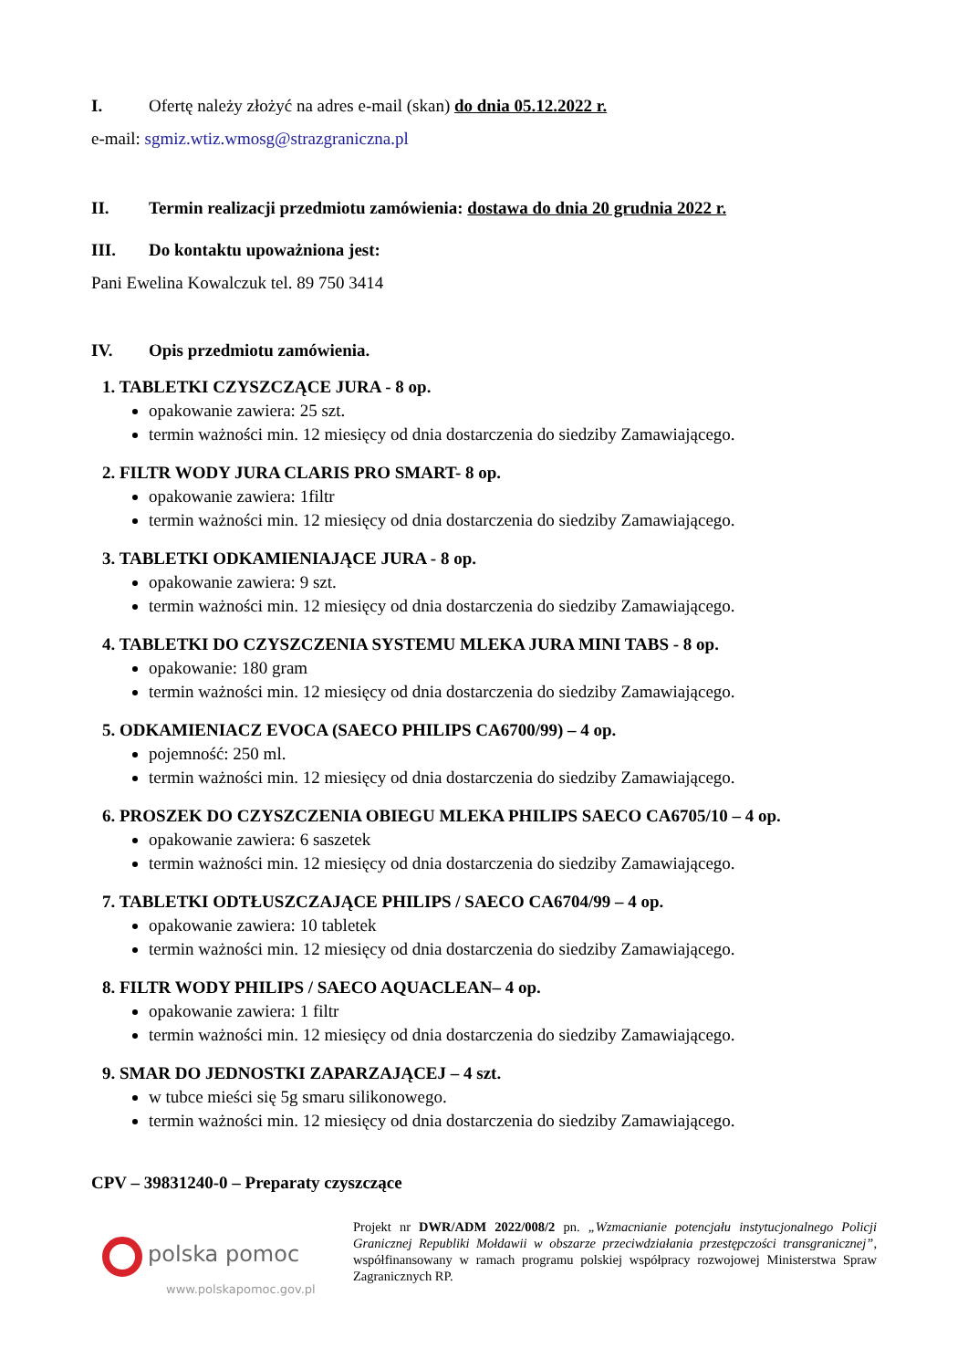I. Ofertę należy złożyć na adres e-mail (skan) do dnia 05.12.2022 r.
e-mail: sgmiz.wtiz.wmosg@strazgraniczna.pl
II. Termin realizacji przedmiotu zamówienia: dostawa do dnia 20 grudnia 2022 r.
III. Do kontaktu upoważniona jest:
Pani Ewelina Kowalczuk tel. 89 750 3414
IV. Opis przedmiotu zamówienia.
1. TABLETKI CZYSZCZĄCE JURA - 8 op.
opakowanie zawiera: 25 szt.
termin ważności min. 12 miesięcy od dnia dostarczenia do siedziby Zamawiającego.
2. FILTR WODY JURA CLARIS PRO SMART- 8 op.
opakowanie zawiera: 1filtr
termin ważności min. 12 miesięcy od dnia dostarczenia do siedziby Zamawiającego.
3. TABLETKI ODKAMIENIAJĄCE JURA - 8 op.
opakowanie zawiera: 9 szt.
termin ważności min. 12 miesięcy od dnia dostarczenia do siedziby Zamawiającego.
4. TABLETKI DO CZYSZCZENIA SYSTEMU MLEKA JURA MINI TABS - 8 op.
opakowanie: 180 gram
termin ważności min. 12 miesięcy od dnia dostarczenia do siedziby Zamawiającego.
5. ODKAMIENIACZ EVOCA (SAECO PHILIPS CA6700/99) – 4 op.
pojemność: 250 ml.
termin ważności min. 12 miesięcy od dnia dostarczenia do siedziby Zamawiającego.
6. PROSZEK DO CZYSZCZENIA OBIEGU MLEKA PHILIPS SAECO CA6705/10 – 4 op.
opakowanie zawiera: 6 saszetek
termin ważności min. 12 miesięcy od dnia dostarczenia do siedziby Zamawiającego.
7. TABLETKI ODTŁUSZCZAJĄCE PHILIPS / SAECO CA6704/99 – 4 op.
opakowanie zawiera: 10 tabletek
termin ważności min. 12 miesięcy od dnia dostarczenia do siedziby Zamawiającego.
8. FILTR WODY PHILIPS / SAECO AQUACLEAN– 4 op.
opakowanie zawiera: 1 filtr
termin ważności min. 12 miesięcy od dnia dostarczenia do siedziby Zamawiającego.
9. SMAR DO JEDNOSTKI ZAPARZAJĄCEJ – 4 szt.
w tubce mieści się 5g smaru silikonowego.
termin ważności min. 12 miesięcy od dnia dostarczenia do siedziby Zamawiającego.
CPV – 39831240-0 – Preparaty czyszczące
polska pomoc
www.polskapomoc.gov.pl
Projekt nr DWR/ADM 2022/008/2 pn. „Wzmacnianie potencjału instytucjonalnego Policji Granicznej Republiki Mołdawii w obszarze przeciwdziałania przestępczości transgranicznej”, współfinansowany w ramach programu polskiej współpracy rozwojowej Ministerstwa Spraw Zagranicznych RP.